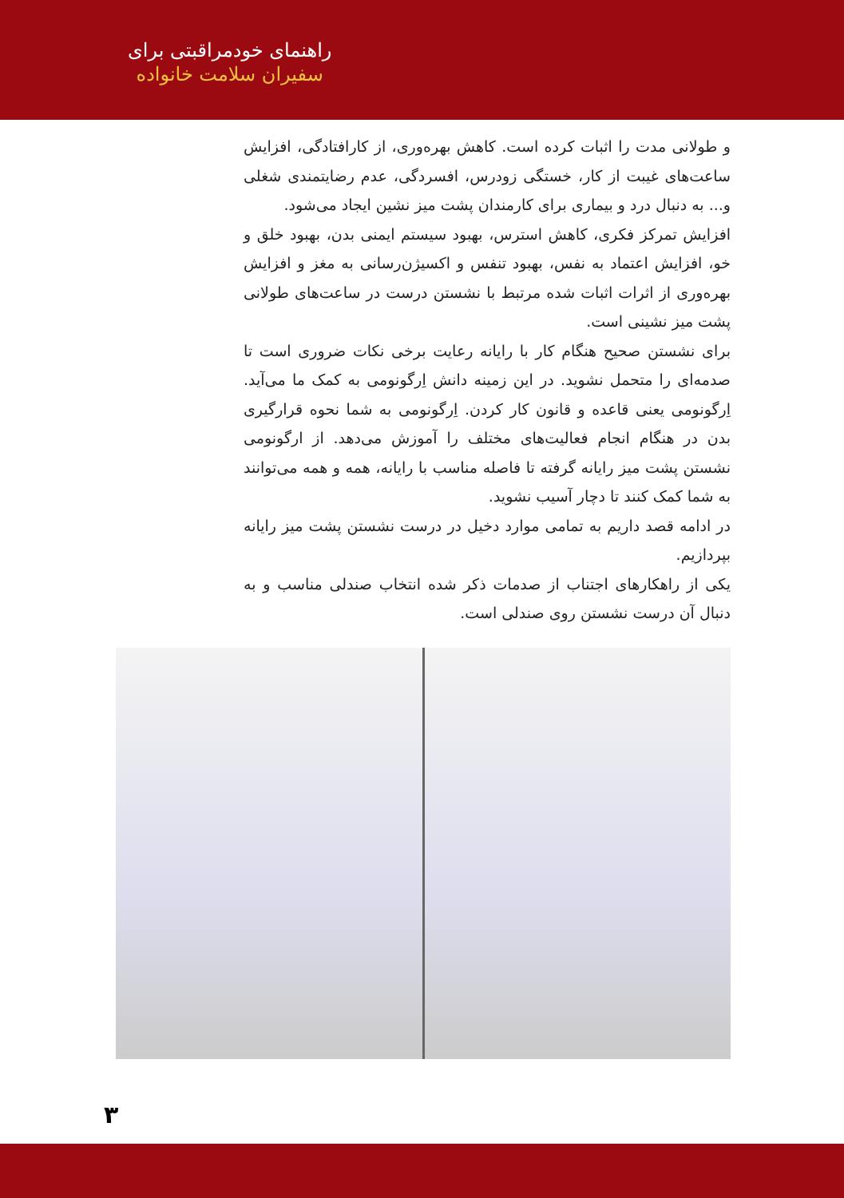راهنمای خودمراقبتی برای
سفیران سلامت خانواده
و طولانی مدت را اثبات کرده است. کاهش بهره‌وری، از کارافتادگی، افزایش ساعت‌های غیبت از کار، خستگی زودرس، افسردگی، عدم رضایتمندی شغلی و... به دنبال درد و بیماری برای کارمندان پشت میز نشین ایجاد می‌شود.
افزایش تمرکز فکری، کاهش استرس، بهبود سیستم ایمنی بدن، بهبود خلق و خو، افزایش اعتماد به نفس، بهبود تنفس و اکسیژن‌رسانی به مغز و افزایش بهره‌وری از اثرات اثبات شده مرتبط با نشستن درست در ساعت‌های طولانی پشت میز نشینی است.
برای نشستن صحیح هنگام کار با رایانه رعایت برخی نکات ضروری است تا صدمه‌ای را متحمل نشوید. در این زمینه دانش اِرگونومی به کمک ما می‌آید. اِرگونومی یعنی قاعده و قانون کار کردن. اِرگونومی به شما نحوه قرارگیری بدن در هنگام انجام فعالیت‌های مختلف را آموزش می‌دهد. از ارگونومی نشستن پشت میز رایانه گرفته تا فاصله مناسب با رایانه، همه و همه می‌توانند به شما کمک کنند تا دچار آسیب نشوید.
در ادامه قصد داریم به تمامی موارد دخیل در درست نشستن پشت میز رایانه بپردازیم.
یکی از راهکارهای اجتناب از صدمات ذکر شده انتخاب صندلی مناسب و به دنبال آن درست نشستن روی صندلی است.
۳